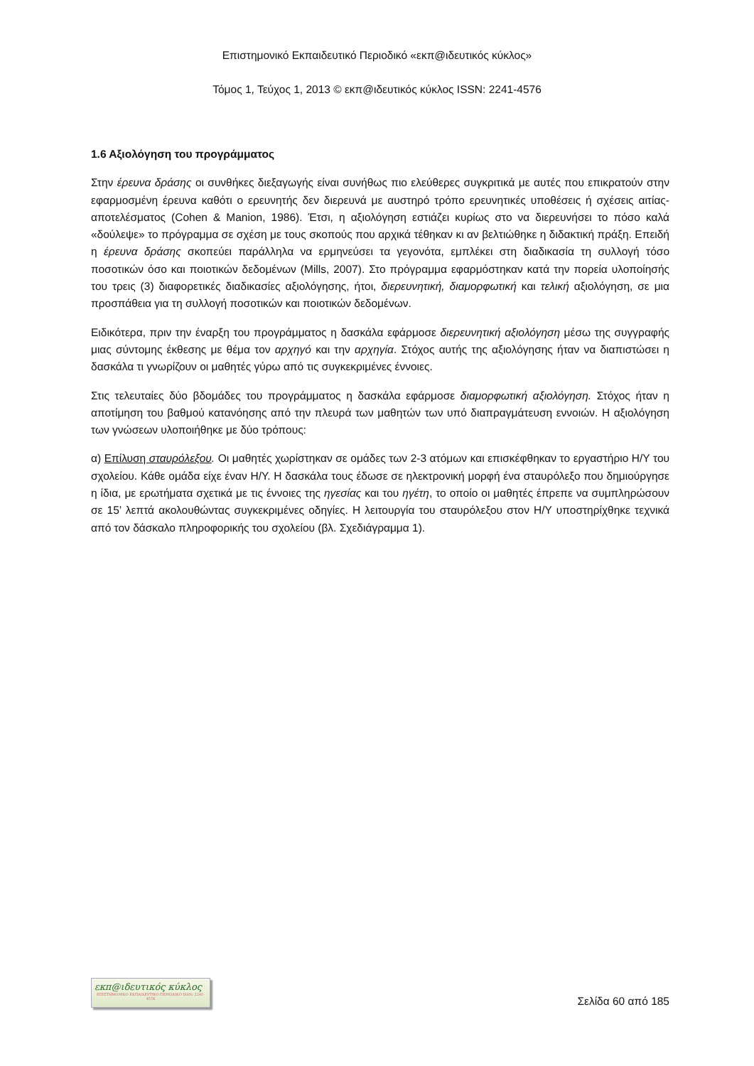Επιστημονικό Εκπαιδευτικό Περιοδικό «εκπ@ιδευτικός κύκλος»
Τόμος 1, Τεύχος 1, 2013 © εκπ@ιδευτικός κύκλος ISSN: 2241-4576
1.6 Αξιολόγηση του προγράμματος
Στην έρευνα δράσης οι συνθήκες διεξαγωγής είναι συνήθως πιο ελεύθερες συγκριτικά με αυτές που επικρατούν στην εφαρμοσμένη έρευνα καθότι ο ερευνητής δεν διερευνά με αυστηρό τρόπο ερευνητικές υποθέσεις ή σχέσεις αιτίας-αποτελέσματος (Cohen & Manion, 1986). Έτσι, η αξιολόγηση εστιάζει κυρίως στο να διερευνήσει το πόσο καλά «δούλεψε» το πρόγραμμα σε σχέση με τους σκοπούς που αρχικά τέθηκαν κι αν βελτιώθηκε η διδακτική πράξη. Επειδή η έρευνα δράσης σκοπεύει παράλληλα να ερμηνεύσει τα γεγονότα, εμπλέκει στη διαδικασία τη συλλογή τόσο ποσοτικών όσο και ποιοτικών δεδομένων (Mills, 2007). Στο πρόγραμμα εφαρμόστηκαν κατά την πορεία υλοποίησής του τρεις (3) διαφορετικές διαδικασίες αξιολόγησης, ήτοι, διερευνητική, διαμορφωτική και τελική αξιολόγηση, σε μια προσπάθεια για τη συλλογή ποσοτικών και ποιοτικών δεδομένων.
Ειδικότερα, πριν την έναρξη του προγράμματος η δασκάλα εφάρμοσε διερευνητική αξιολόγηση μέσω της συγγραφής μιας σύντομης έκθεσης με θέμα τον αρχηγό και την αρχηγία. Στόχος αυτής της αξιολόγησης ήταν να διαπιστώσει η δασκάλα τι γνωρίζουν οι μαθητές γύρω από τις συγκεκριμένες έννοιες.
Στις τελευταίες δύο βδομάδες του προγράμματος η δασκάλα εφάρμοσε διαμορφωτική αξιολόγηση. Στόχος ήταν η αποτίμηση του βαθμού κατανόησης από την πλευρά των μαθητών των υπό διαπραγμάτευση εννοιών. Η αξιολόγηση των γνώσεων υλοποιήθηκε με δύο τρόπους:
α) Επίλυση σταυρόλεξου. Οι μαθητές χωρίστηκαν σε ομάδες των 2-3 ατόμων και επισκέφθηκαν το εργαστήριο Η/Υ του σχολείου. Κάθε ομάδα είχε έναν Η/Υ. Η δασκάλα τους έδωσε σε ηλεκτρονική μορφή ένα σταυρόλεξο που δημιούργησε η ίδια, με ερωτήματα σχετικά με τις έννοιες της ηγεσίας και του ηγέτη, το οποίο οι μαθητές έπρεπε να συμπληρώσουν σε 15’ λεπτά ακολουθώντας συγκεκριμένες οδηγίες. Η λειτουργία του σταυρόλεξου στον Η/Υ υποστηρίχθηκε τεχνικά από τον δάσκαλο πληροφορικής του σχολείου (βλ. Σχεδιάγραμμα 1).
εκπ@ιδευτικός κύκλος
ΕΠΙΣΤΗΜΟΝΙΚΟ ΕΚΠΑΙΔΕΥΤΙΚΟ ΠΕΡΙΟΔΙΚΟ ISSN: 2241-4576
Σελίδα 60 από 185